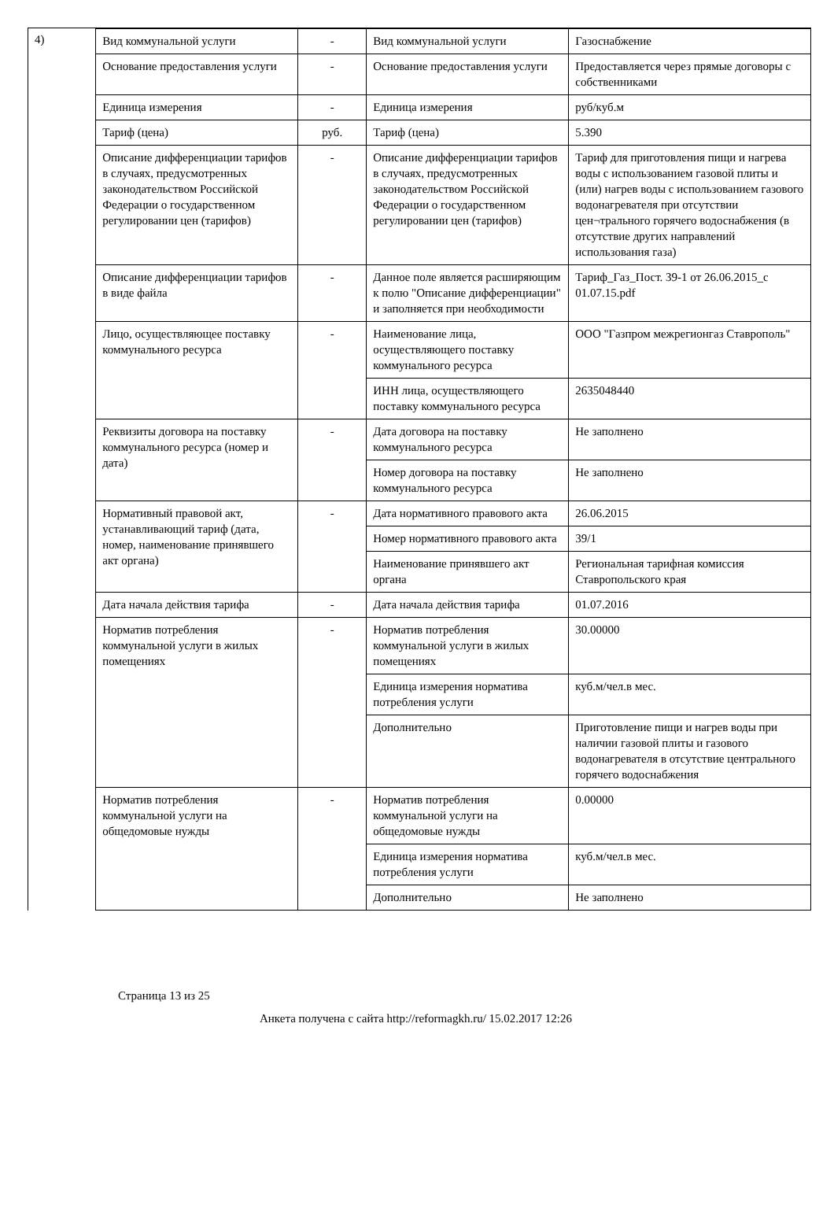4)
| Вид коммунальной услуги | - | Вид коммунальной услуги | Газоснабжение |
| Основание предоставления услуги | - | Основание предоставления услуги | Предоставляется через прямые договоры с собственниками |
| Единица измерения | - | Единица измерения | руб/куб.м |
| Тариф (цена) | руб. | Тариф (цена) | 5.390 |
| Описание дифференциации тарифов в случаях, предусмотренных законодательством Российской Федерации о государственном регулировании цен (тарифов) | - | Описание дифференциации тарифов в случаях, предусмотренных законодательством Российской Федерации о государственном регулировании цен (тарифов) | Тариф для приготовления пищи и нагрева воды с использованием газовой плиты и (или) нагрев воды с использованием газового водонагревателя при отсутствии цен¬трального горячего водоснабжения (в отсутствие других направлений использования газа) |
| Описание дифференциации тарифов в виде файла | - | Данное поле является расширяющим к полю "Описание дифференциации" и заполняется при необходимости | Тариф_Газ_Пост. 39-1 от 26.06.2015_с 01.07.15.pdf |
| Лицо, осуществляющее поставку коммунального ресурса | - | Наименование лица, осуществляющего поставку коммунального ресурса | ООО "Газпром межрегионгаз Ставрополь" |
| | | ИНН лица, осуществляющего поставку коммунального ресурса | 2635048440 |
| Реквизиты договора на поставку коммунального ресурса (номер и дата) | - | Дата договора на поставку коммунального ресурса | Не заполнено |
| | | Номер договора на поставку коммунального ресурса | Не заполнено |
| Нормативный правовой акт, устанавливающий тариф (дата, номер, наименование принявшего акт органа) | - | Дата нормативного правового акта | 26.06.2015 |
| | | Номер нормативного правового акта | 39/1 |
| | | Наименование принявшего акт органа | Региональная тарифная комиссия Ставропольского края |
| Дата начала действия тарифа | - | Дата начала действия тарифа | 01.07.2016 |
| Норматив потребления коммунальной услуги в жилых помещениях | - | Норматив потребления коммунальной услуги в жилых помещениях | 30.00000 |
| | | Единица измерения норматива потребления услуги | куб.м/чел.в мес. |
| | | Дополнительно | Приготовление пищи и нагрев воды при наличии газовой плиты и газового водонагревателя в отсутствие центрального горячего водоснабжения |
| Норматив потребления коммунальной услуги на общедомовые нужды | - | Норматив потребления коммунальной услуги на общедомовые нужды | 0.00000 |
| | | Единица измерения норматива потребления услуги | куб.м/чел.в мес. |
| | | Дополнительно | Не заполнено |
Страница 13 из 25
Анкета получена с сайта http://reformagkh.ru/ 15.02.2017 12:26